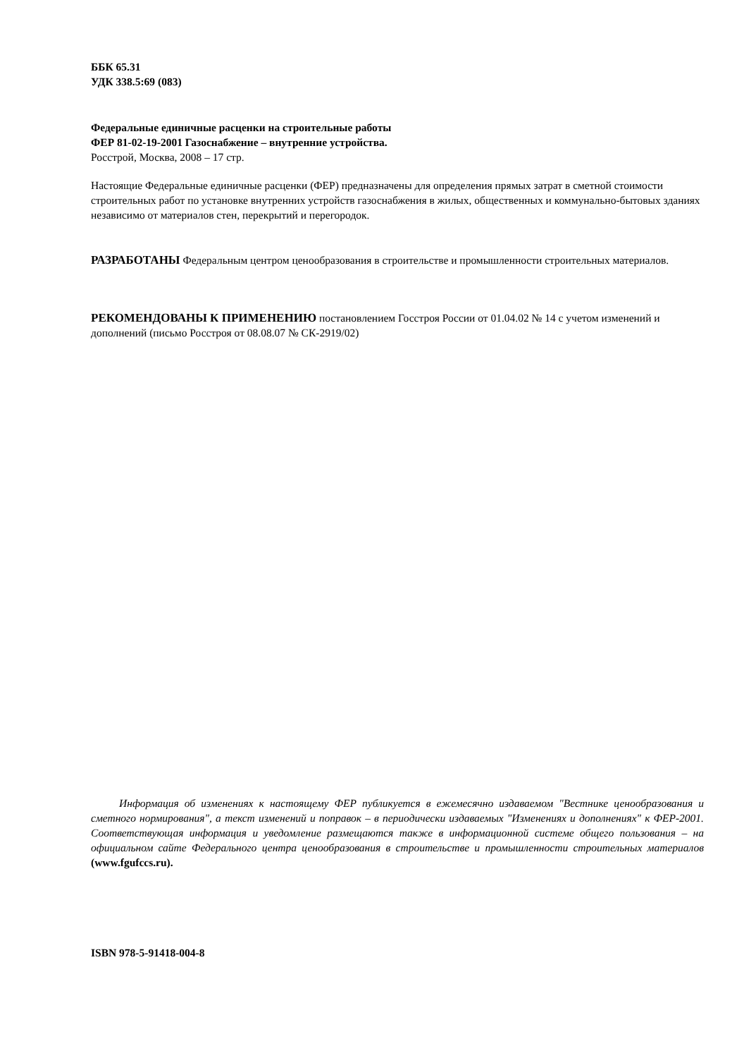ББК 65.31
УДК 338.5:69 (083)
Федеральные единичные расценки на строительные работы
ФЕР 81-02-19-2001 Газоснабжение – внутренние устройства.
Росстрой, Москва, 2008 – 17 стр.
Настоящие Федеральные единичные расценки (ФЕР) предназначены для определения прямых затрат в сметной стоимости строительных работ по установке внутренних устройств газоснабжения в жилых, общественных и коммунально-бытовых зданиях независимо от материалов стен, перекрытий и перегородок.
РАЗРАБОТАНЫ Федеральным центром ценообразования в строительстве и промышленности строительных материалов.
РЕКОМЕНДОВАНЫ К ПРИМЕНЕНИЮ постановлением Госстроя России от 01.04.02 № 14 с учетом изменений и дополнений (письмо Росстроя от 08.08.07 № СК-2919/02)
Информация об изменениях к настоящему ФЕР публикуется в ежемесячно издаваемом "Вестнике ценообразования и сметного нормирования", а текст изменений и поправок – в периодически издаваемых "Изменениях и дополнениях" к ФЕР-2001. Соответствующая информация и уведомление размещаются также в информационной системе общего пользования – на официальном сайте Федерального центра ценообразования в строительстве и промышленности строительных материалов (www.fgufccs.ru).
ISBN 978-5-91418-004-8